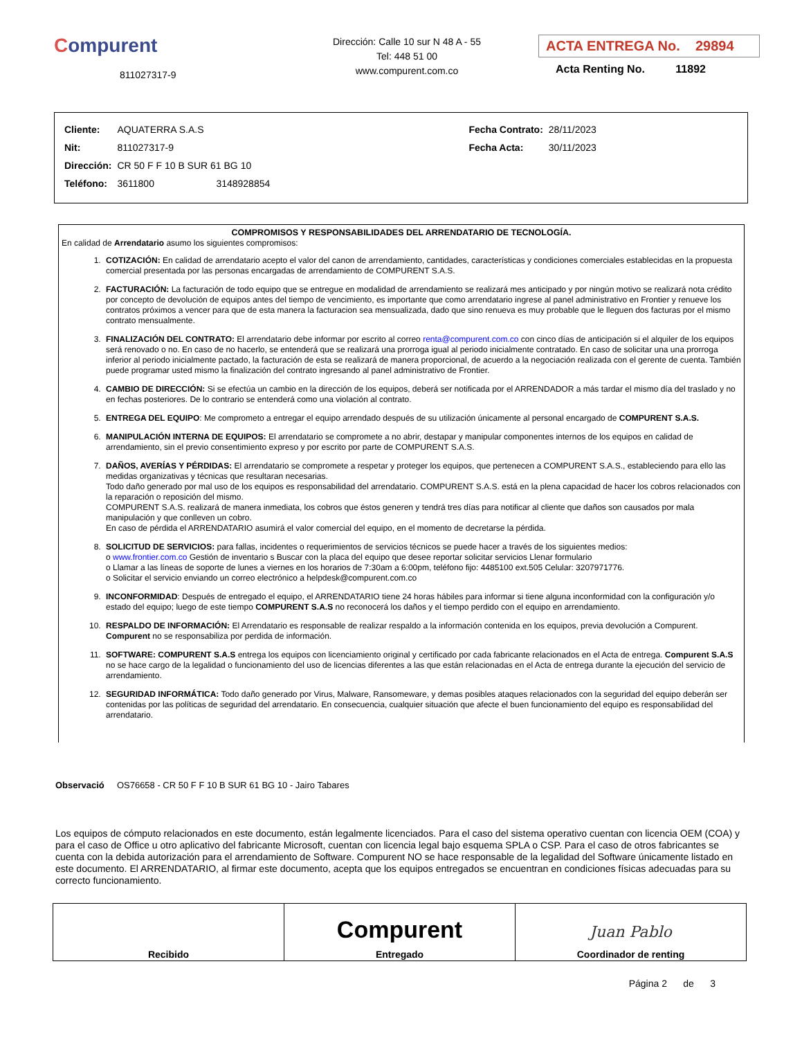Compurent
811027317-9
Dirección: Calle 10 sur N 48 A - 55
Tel: 448 51 00
www.compurent.com.co
ACTA ENTREGA No. 29894
Acta Renting No. 11892
| Cliente: | AQUATERRA S.A.S | Fecha Contrato: | 28/11/2023 |
| Nit: | 811027317-9 | Fecha Acta: | 30/11/2023 |
| Dirección: | CR 50 F F 10 B SUR 61 BG 10 | | |
| Teléfono: | 3611800 3148928854 | | |
COMPROMISOS Y RESPONSABILIDADES DEL ARRENDATARIO DE TECNOLOGÍA.
En calidad de Arrendatario asumo los siguientes compromisos:
1. COTIZACIÓN: En calidad de arrendatario acepto el valor del canon de arrendamiento, cantidades, características y condiciones comerciales establecidas en la propuesta comercial presentada por las personas encargadas de arrendamiento de COMPURENT S.A.S.
2. FACTURACIÓN: La facturación de todo equipo que se entregue en modalidad de arrendamiento se realizará mes anticipado y por ningún motivo se realizará nota crédito por concepto de devolución de equipos antes del tiempo de vencimiento, es importante que como arrendatario ingrese al panel administrativo en Frontier y renueve los contratos próximos a vencer para que de esta manera la facturacion sea mensualizada, dado que sino renueva es muy probable que le lleguen dos facturas por el mismo contrato mensualmente.
3. FINALIZACIÓN DEL CONTRATO: El arrendatario debe informar por escrito al correo renta@compurent.com.co con cinco días de anticipación si el alquiler de los equipos será renovado o no. En caso de no hacerlo, se entenderá que se realizará una prorroga igual al periodo inicialmente contratado. En caso de solicitar una una prorroga inferior al periodo inicialmente pactado, la facturación de esta se realizará de manera proporcional, de acuerdo a la negociación realizada con el gerente de cuenta. También puede programar usted mismo la finalización del contrato ingresando al panel administrativo de Frontier.
4. CAMBIO DE DIRECCIÓN: Si se efectúa un cambio en la dirección de los equipos, deberá ser notificada por el ARRENDADOR a más tardar el mismo día del traslado y no en fechas posteriores. De lo contrario se entenderá como una violación al contrato.
5. ENTREGA DEL EQUIPO: Me comprometo a entregar el equipo arrendado después de su utilización únicamente al personal encargado de COMPURENT S.A.S.
6. MANIPULACIÓN INTERNA DE EQUIPOS: El arrendatario se compromete a no abrir, destapar y manipular componentes internos de los equipos en calidad de arrendamiento, sin el previo consentimiento expreso y por escrito por parte de COMPURENT S.A.S.
7. DAÑOS, AVERÍAS Y PÉRDIDAS: El arrendatario se compromete a respetar y proteger los equipos, que pertenecen a COMPURENT S.A.S., estableciendo para ello las medidas organizativas y técnicas que resultaran necesarias.
Todo daño generado por mal uso de los equipos es responsabilidad del arrendatario. COMPURENT S.A.S. está en la plena capacidad de hacer los cobros relacionados con la reparación o reposición del mismo.
COMPURENT S.A.S. realizará de manera inmediata, los cobros que éstos generen y tendrá tres días para notificar al cliente que daños son causados por mala manipulación y que conlleven un cobro.
En caso de pérdida el ARRENDATARIO asumirá el valor comercial del equipo, en el momento de decretarse la pérdida.
8. SOLICITUD DE SERVICIOS: para fallas, incidentes o requerimientos de servicios técnicos se puede hacer a través de los siguientes medios:
o www.frontier.com.co Gestión de inventario s Buscar con la placa del equipo que desee reportar solicitar servicios Llenar formulario
o Llamar a las líneas de soporte de lunes a viernes en los horarios de 7:30am a 6:00pm, teléfono fijo: 4485100 ext.505 Celular: 3207971776.
o Solicitar el servicio enviando un correo electrónico a helpdesk@compurent.com.co
9. INCONFORMIDAD: Después de entregado el equipo, el ARRENDATARIO tiene 24 horas hábiles para informar si tiene alguna inconformidad con la configuración y/o estado del equipo; luego de este tiempo COMPURENT S.A.S no reconocerá los daños y el tiempo perdido con el equipo en arrendamiento.
10. RESPALDO DE INFORMACIÓN: El Arrendatario es responsable de realizar respaldo a la información contenida en los equipos, previa devolución a Compurent. Compurent no se responsabiliza por perdida de información.
11. SOFTWARE: COMPURENT S.A.S entrega los equipos con licenciamiento original y certificado por cada fabricante relacionados en el Acta de entrega. Compurent S.A.S no se hace cargo de la legalidad o funcionamiento del uso de licencias diferentes a las que están relacionadas en el Acta de entrega durante la ejecución del servicio de arrendamiento.
12. SEGURIDAD INFORMÁTICA: Todo daño generado por Virus, Malware, Ransomeware, y demas posibles ataques relacionados con la seguridad del equipo deberán ser contenidas por las políticas de seguridad del arrendatario. En consecuencia, cualquier situación que afecte el buen funcionamiento del equipo es responsabilidad del arrendatario.
Observació OS76658 - CR 50 F F 10 B SUR 61 BG 10 - Jairo Tabares
Los equipos de cómputo relacionados en este documento, están legalmente licenciados. Para el caso del sistema operativo cuentan con licencia OEM (COA) y para el caso de Office u otro aplicativo del fabricante Microsoft, cuentan con licencia legal bajo esquema SPLA o CSP. Para el caso de otros fabricantes se cuenta con la debida autorización para el arrendamiento de Software. Compurent NO se hace responsable de la legalidad del Software únicamente listado en este documento. El ARRENDATARIO, al firmar este documento, acepta que los equipos entregados se encuentran en condiciones físicas adecuadas para su correcto funcionamiento.
| Recibido | Compurent Entregado | Juan Pablo Coordinador de renting |
Página 2 de 3